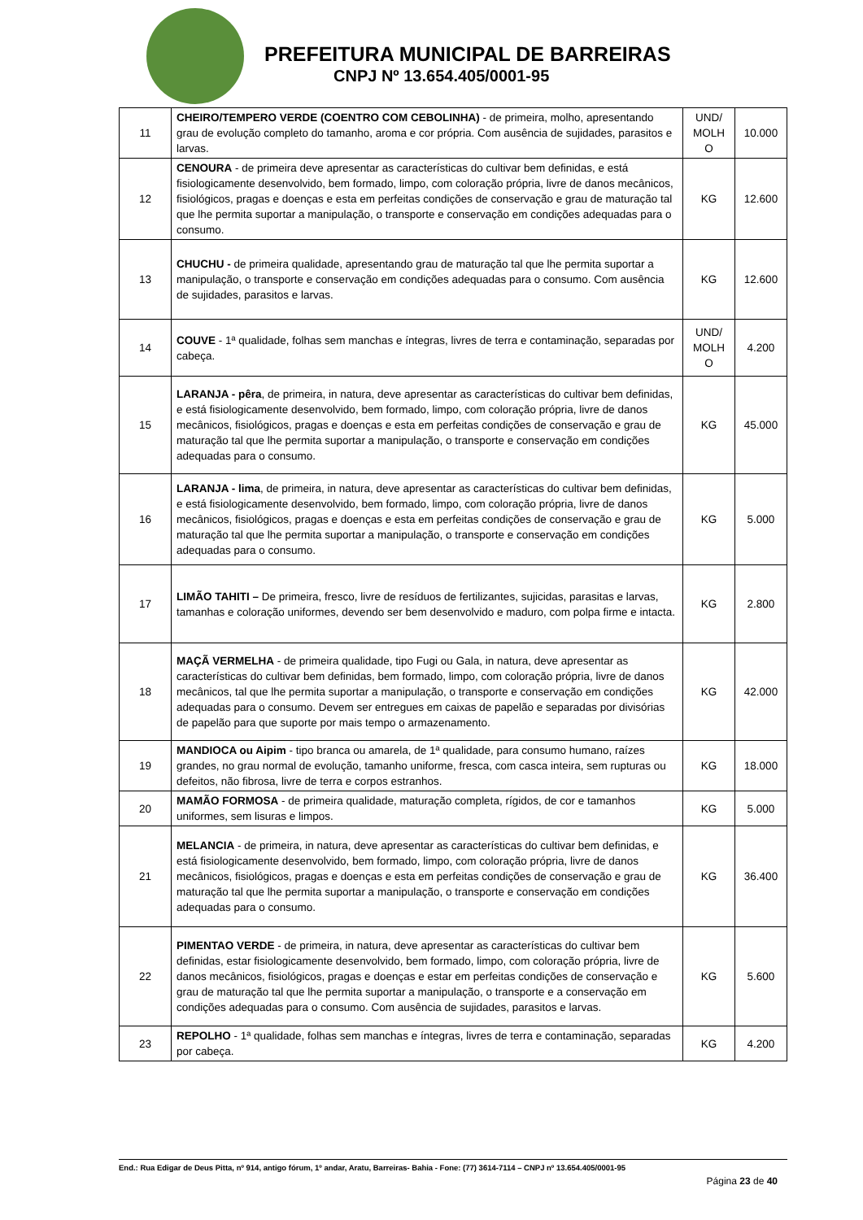PREFEITURA MUNICIPAL DE BARREIRAS
CNPJ Nº 13.654.405/0001-95
| 11 | CHEIRO/TEMPERO VERDE (COENTRO COM CEBOLINHA) - de primeira, molho, apresentando grau de evolução completo do tamanho, aroma e cor própria. Com ausência de sujidades, parasitos e larvas. | UND/ MOLH O | 10.000 |
| 12 | CENOURA - de primeira deve apresentar as características do cultivar bem definidas, e está fisiologicamente desenvolvido, bem formado, limpo, com coloração própria, livre de danos mecânicos, fisiológicos, pragas e doenças e esta em perfeitas condições de conservação e grau de maturação tal que lhe permita suportar a manipulação, o transporte e conservação em condições adequadas para o consumo. | KG | 12.600 |
| 13 | CHUCHU - de primeira qualidade, apresentando grau de maturação tal que lhe permita suportar a manipulação, o transporte e conservação em condições adequadas para o consumo. Com ausência de sujidades, parasitos e larvas. | KG | 12.600 |
| 14 | COUVE - 1ª qualidade, folhas sem manchas e íntegras, livres de terra e contaminação, separadas por cabeça. | UND/ MOLH O | 4.200 |
| 15 | LARANJA - pêra , de primeira, in natura, deve apresentar as características do cultivar bem definidas, e está fisiologicamente desenvolvido, bem formado, limpo, com coloração própria, livre de danos mecânicos, fisiológicos, pragas e doenças e esta em perfeitas condições de conservação e grau de maturação tal que lhe permita suportar a manipulação, o transporte e conservação em condições adequadas para o consumo. | KG | 45.000 |
| 16 | LARANJA - lima , de primeira, in natura, deve apresentar as características do cultivar bem definidas, e está fisiologicamente desenvolvido, bem formado, limpo, com coloração própria, livre de danos mecânicos, fisiológicos, pragas e doenças e esta em perfeitas condições de conservação e grau de maturação tal que lhe permita suportar a manipulação, o transporte e conservação em condições adequadas para o consumo. | KG | 5.000 |
| 17 | LIMÃO TAHITI – De primeira, fresco, livre de resíduos de fertilizantes, sujicidas, parasitas e larvas, tamanhas e coloração uniformes, devendo ser bem desenvolvido e maduro, com polpa firme e intacta. | KG | 2.800 |
| 18 | MAÇÃ VERMELHA - de primeira qualidade, tipo Fugi ou Gala, in natura, deve apresentar as características do cultivar bem definidas, bem formado, limpo, com coloração própria, livre de danos mecânicos, tal que lhe permita suportar a manipulação, o transporte e conservação em condições adequadas para o consumo. Devem ser entregues em caixas de papelão e separadas por divisórias de papelão para que suporte por mais tempo o armazenamento. | KG | 42.000 |
| 19 | MANDIOCA ou Aipim - tipo branca ou amarela, de 1ª qualidade, para consumo humano, raízes grandes, no grau normal de evolução, tamanho uniforme, fresca, com casca inteira, sem rupturas ou defeitos, não fibrosa, livre de terra e corpos estranhos. | KG | 18.000 |
| 20 | MAMÃO FORMOSA - de primeira qualidade, maturação completa, rígidos, de cor e tamanhos uniformes, sem lisuras e limpos. | KG | 5.000 |
| 21 | MELANCIA - de primeira, in natura, deve apresentar as características do cultivar bem definidas, e está fisiologicamente desenvolvido, bem formado, limpo, com coloração própria, livre de danos mecânicos, fisiológicos, pragas e doenças e esta em perfeitas condições de conservação e grau de maturação tal que lhe permita suportar a manipulação, o transporte e conservação em condições adequadas para o consumo. | KG | 36.400 |
| 22 | PIMENTAO VERDE - de primeira, in natura, deve apresentar as características do cultivar bem definidas, estar fisiologicamente desenvolvido, bem formado, limpo, com coloração própria, livre de danos mecânicos, fisiológicos, pragas e doenças e estar em perfeitas condições de conservação e grau de maturação tal que lhe permita suportar a manipulação, o transporte e a conservação em condições adequadas para o consumo. Com ausência de sujidades, parasitos e larvas. | KG | 5.600 |
| 23 | REPOLHO - 1ª qualidade, folhas sem manchas e íntegras, livres de terra e contaminação, separadas por cabeça. | KG | 4.200 |
End.: Rua Edigar de Deus Pitta, nº 914, antigo fórum, 1º andar, Aratu, Barreiras- Bahia - Fone: (77) 3614-7114 – CNPJ nº 13.654.405/0001-95
Página 23 de 40